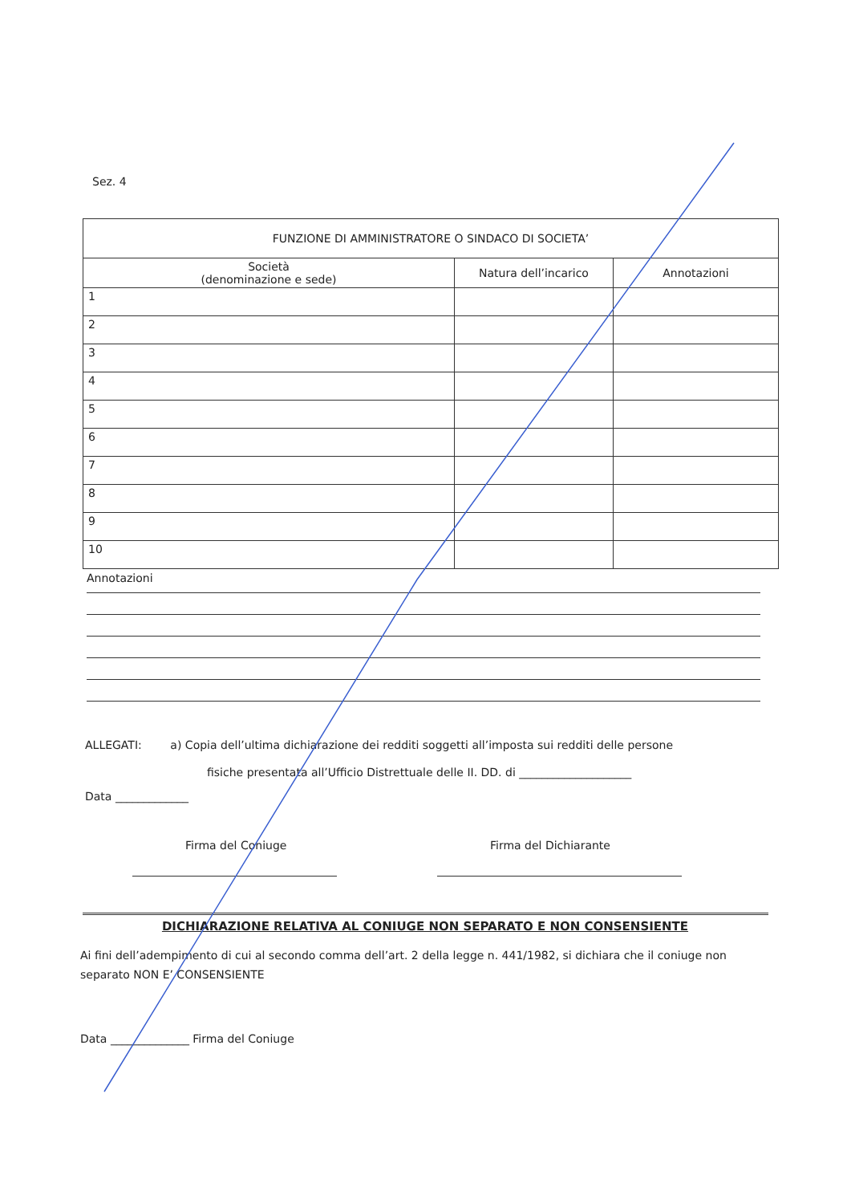Sez. 4
| FUNZIONE DI AMMINISTRATORE O SINDACO DI SOCIETA’ | | |
| --- | --- | --- |
| Società (denominazione e sede) | Natura dell’incarico | Annotazioni |
| 1 | | |
| 2 | | |
| 3 | | |
| 4 | | |
| 5 | | |
| 6 | | |
| 7 | | |
| 8 | | |
| 9 | | |
| 10 | | |
Annotazioni
ALLEGATI: a) Copia dell’ultima dichiarazione dei redditi soggetti all’imposta sui redditi delle persone
fisiche presentata all’Ufficio Distrettuale delle II. DD. di ____________________
Data _____________
Firma del Coniuge Firma del Dichiarante
DICHIARAZIONE RELATIVA AL CONIUGE NON SEPARATO E NON CONSENSIENTE
Ai fini dell’adempimento di cui al secondo comma dell’art. 2 della legge n. 441/1982, si dichiara che il coniuge non separato NON E’ CONSENSIENTE
Data ______________ Firma del Coniuge